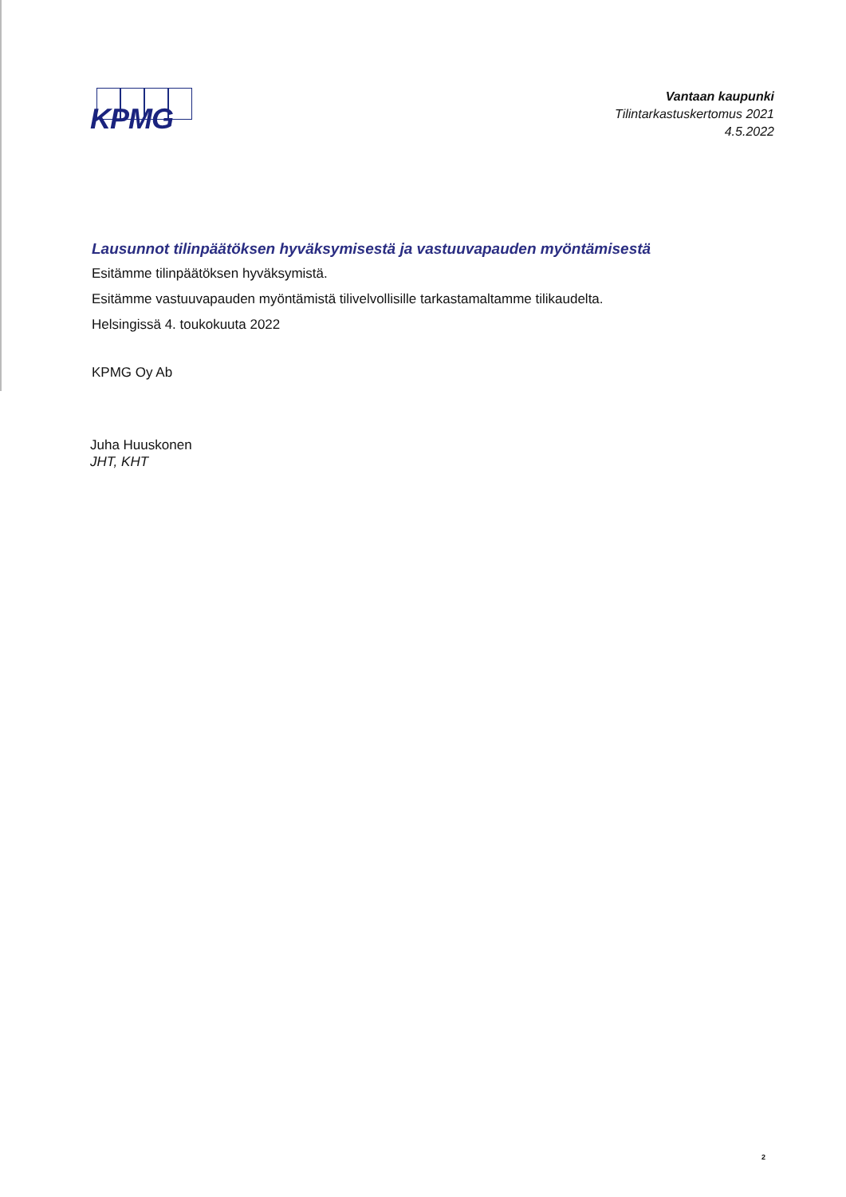KPMG
Vantaan kaupunki
Tilintarkastuskertomus 2021
4.5.2022
Lausunnot tilinpäätöksen hyväksymisestä ja vastuuvapauden myöntämisestä
Esitämme tilinpäätöksen hyväksymistä.
Esitämme vastuuvapauden myöntämistä tilivelvollisille tarkastamaltamme tilikaudelta.
Helsingissä 4. toukokuuta 2022
KPMG Oy Ab
Juha Huuskonen
JHT, KHT
2